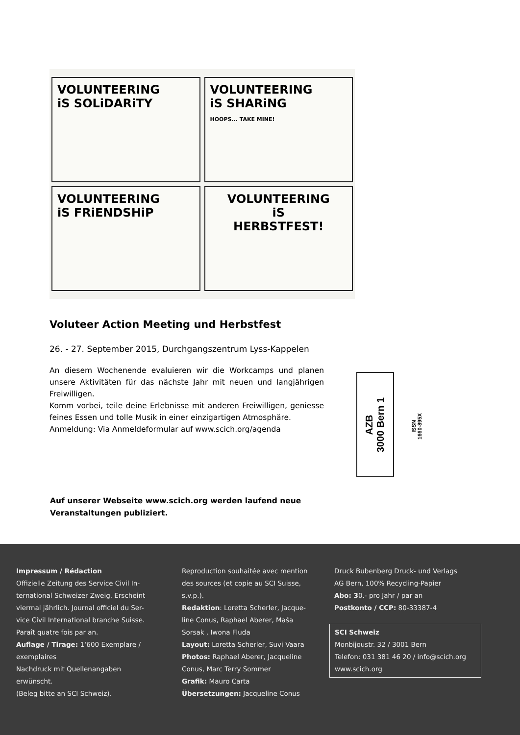VOLUNTEERING
iS SOLiDARiTY
VOLUNTEERING
iS SHARiNG
HOOPS... TAKE MINE!
VOLUNTEERING
iS FRiENDSHiP
VOLUNTEERING
iS
HERBSTFEST!
Voluteer Action Meeting und Herbstfest
26. - 27. September 2015, Durchgangszentrum Lyss-Kappelen
An diesem Wochenende evaluieren wir die Workcamps und planen unsere Aktivitäten für das nächste Jahr mit neuen und langjährigen Freiwilligen.
Komm vorbei, teile deine Erlebnisse mit anderen Freiwilligen, geniesse feines Essen und tolle Musik in einer einzigartigen Atmosphäre.
Anmeldung: Via Anmeldeformular auf www.scich.org/agenda
AZB
3000 Bern 1
ISSN
1660-895X
Auf unserer Webseite www.scich.org werden laufend neue
Veranstaltungen publiziert.
Impressum / Rédaction
Offizielle Zeitung des Service Civil In-
ternational Schweizer Zweig. Erscheint
viermal jährlich. Journal officiel du Ser-
vice Civil International branche Suisse.
Paraît quatre fois par an.
Auflage / Tirage: 1‘600 Exemplare /
exemplaires
Nachdruck mit Quellenangaben
erwünscht.
(Beleg bitte an SCI Schweiz).
Reproduction souhaitée avec mention
des sources (et copie au SCI Suisse,
s.v.p.).
Redaktion: Loretta Scherler, Jacque-
line Conus, Raphael Aberer, Maša
Sorsak , Iwona Fluda
Layout: Loretta Scherler, Suvi Vaara
Photos: Raphael Aberer, Jacqueline
Conus, Marc Terry Sommer
Grafik: Mauro Carta
Übersetzungen: Jacqueline Conus
Druck Bubenberg Druck- und Verlags
AG Bern, 100% Recycling-Papier
Abo: 30.- pro Jahr / par an
Postkonto / CCP: 80-33387-4
SCI Schweiz
Monbijoustr. 32 / 3001 Bern
Telefon: 031 381 46 20 / info@scich.org
www.scich.org